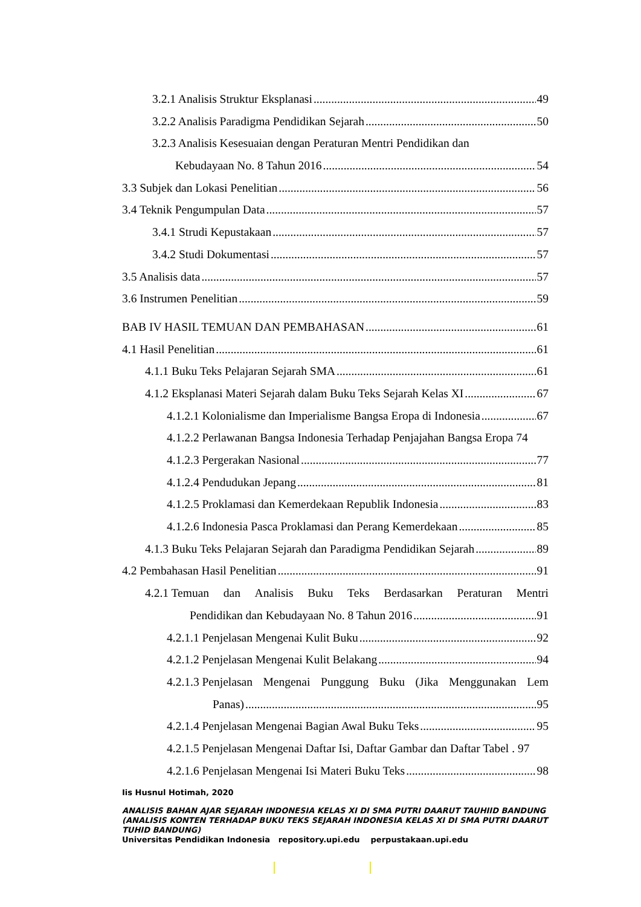3.2.1 Analisis Struktur Eksplanasi 49
3.2.2 Analisis Paradigma Pendidikan Sejarah 50
3.2.3 Analisis Kesesuaian dengan Peraturan Mentri Pendidikan dan
Kebudayaan No. 8 Tahun 2016 54
3.3 Subjek dan Lokasi Penelitian 56
3.4 Teknik Pengumpulan Data 57
3.4.1 Strudi Kepustakaan 57
3.4.2 Studi Dokumentasi 57
3.5 Analisis data 57
3.6 Instrumen Penelitian 59
BAB IV HASIL TEMUAN DAN PEMBAHASAN 61
4.1 Hasil Penelitian 61
4.1.1 Buku Teks Pelajaran Sejarah SMA 61
4.1.2 Eksplanasi Materi Sejarah dalam Buku Teks Sejarah Kelas XI 67
4.1.2.1 Kolonialisme dan Imperialisme Bangsa Eropa di Indonesia 67
4.1.2.2 Perlawanan Bangsa Indonesia Terhadap Penjajahan Bangsa Eropa 74
4.1.2.3 Pergerakan Nasional 77
4.1.2.4 Pendudukan Jepang 81
4.1.2.5 Proklamasi dan Kemerdekaan Republik Indonesia 83
4.1.2.6 Indonesia Pasca Proklamasi dan Perang Kemerdekaan 85
4.1.3 Buku Teks Pelajaran Sejarah dan Paradigma Pendidikan Sejarah 89
4.2 Pembahasan Hasil Penelitian 91
4.2.1 Temuan dan Analisis Buku Teks Berdasarkan Peraturan Mentri
Pendidikan dan Kebudayaan No. 8 Tahun 2016 91
4.2.1.1 Penjelasan Mengenai Kulit Buku 92
4.2.1.2 Penjelasan Mengenai Kulit Belakang 94
4.2.1.3 Penjelasan Mengenai Punggung Buku (Jika Menggunakan Lem
Panas) 95
4.2.1.4 Penjelasan Mengenai Bagian Awal Buku Teks 95
4.2.1.5 Penjelasan Mengenai Daftar Isi, Daftar Gambar dan Daftar Tabel . 97
4.2.1.6 Penjelasan Mengenai Isi Materi Buku Teks 98
Iis Husnul Hotimah, 2020
ANALISIS BAHAN AJAR SEJARAH INDONESIA KELAS XI DI SMA PUTRI DAARUT TAUHIID BANDUNG (ANALISIS KONTEN TERHADAP BUKU TEKS SEJARAH INDONESIA KELAS XI DI SMA PUTRI DAARUT TUHID BANDUNG)
Universitas Pendidikan Indonesia repository.upi.edu perpustakaan.upi.edu